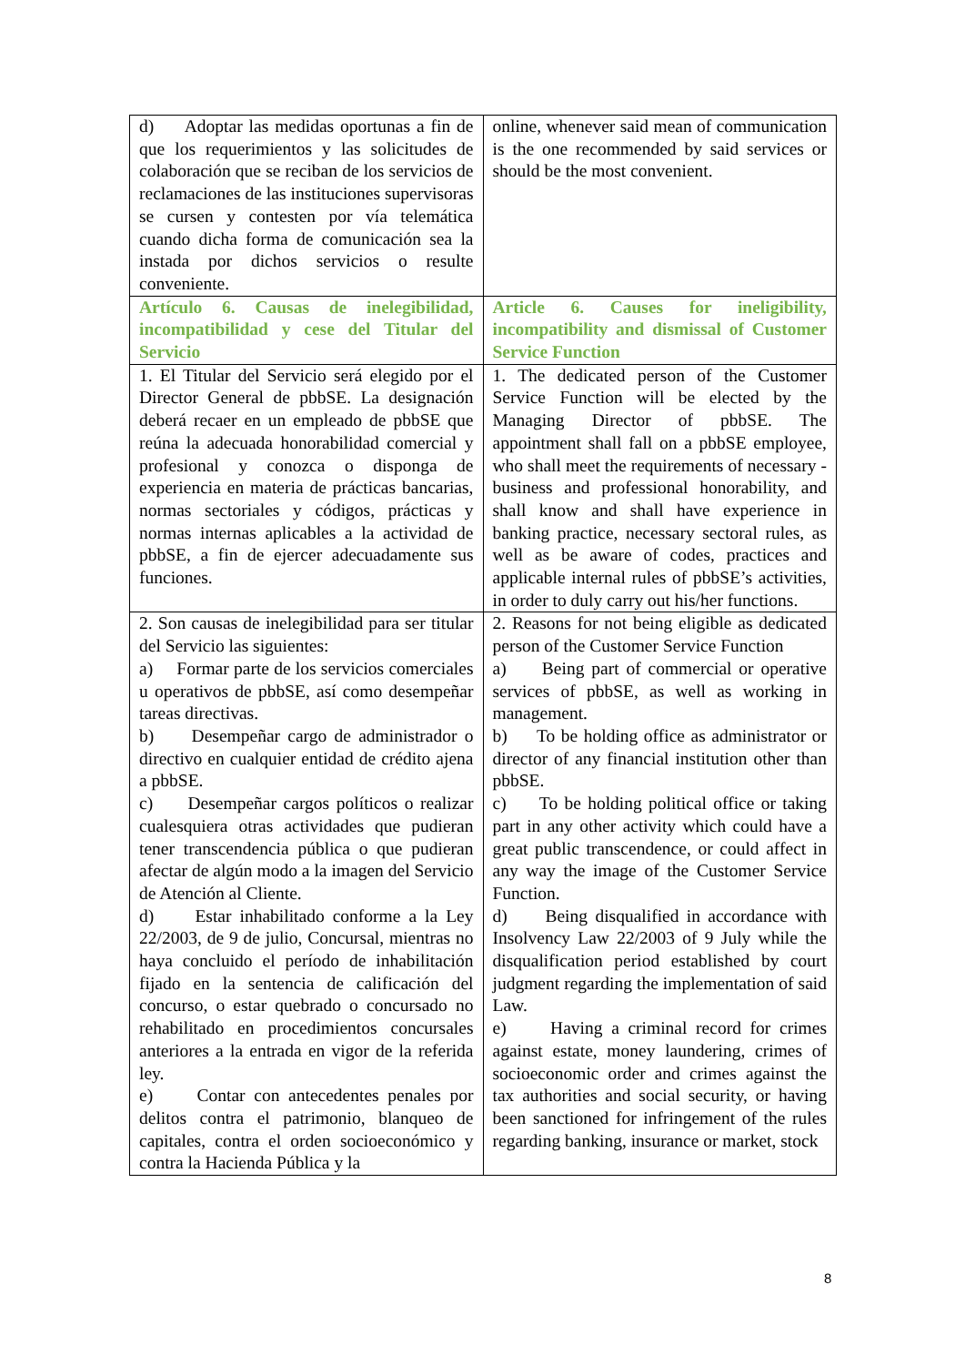| d) Adoptar las medidas oportunas a fin de que los requerimientos y las solicitudes de colaboración que se reciban de los servicios de reclamaciones de las instituciones supervisoras se cursen y contesten por vía telemática cuando dicha forma de comunicación sea la instada por dichos servicios o resulte conveniente. | online, whenever said mean of communication is the one recommended by said services or should be the most convenient. |
| Artículo 6. Causas de inelegibilidad, incompatibilidad y cese del Titular del Servicio | Article 6. Causes for ineligibility, incompatibility and dismissal of Customer Service Function |
| 1. El Titular del Servicio será elegido por el Director General de pbbSE. La designación deberá recaer en un empleado de pbbSE que reúna la adecuada honorabilidad comercial y profesional y conozca o disponga de experiencia en materia de prácticas bancarias, normas sectoriales y códigos, prácticas y normas internas aplicables a la actividad de pbbSE, a fin de ejercer adecuadamente sus funciones. | 1. The dedicated person of the Customer Service Function will be elected by the Managing Director of pbbSE. The appointment shall fall on a pbbSE employee, who shall meet the requirements of necessary -business and professional honorability, and shall know and shall have experience in banking practice, necessary sectoral rules, as well as be aware of codes, practices and applicable internal rules of pbbSE’s activities, in order to duly carry out his/her functions. |
| 2. Son causas de inelegibilidad para ser titular del Servicio las siguientes: a) Formar parte de los servicios comerciales u operativos de pbbSE, así como desempeñar tareas directivas. b) Desempeñar cargo de administrador o directivo en cualquier entidad de crédito ajena a pbbSE. c) Desempeñar cargos políticos o realizar cualesquiera otras actividades que pudieran tener transcendencia pública o que pudieran afectar de algún modo a la imagen del Servicio de Atención al Cliente. d) Estar inhabilitado conforme a la Ley 22/2003, de 9 de julio, Concursal, mientras no haya concluido el período de inhabilitación fijado en la sentencia de calificación del concurso, o estar quebrado o concursado no rehabilitado en procedimientos concursales anteriores a la entrada en vigor de la referida ley. e) Contar con antecedentes penales por delitos contra el patrimonio, blanqueo de capitales, contra el orden socioeconómico y contra la Hacienda Pública y la | 2. Reasons for not being eligible as dedicated person of the Customer Service Function a) Being part of commercial or operative services of pbbSE, as well as working in management. b) To be holding office as administrator or director of any financial institution other than pbbSE. c) To be holding political office or taking part in any other activity which could have a great public transcendence, or could affect in any way the image of the Customer Service Function. d) Being disqualified in accordance with Insolvency Law 22/2003 of 9 July while the disqualification period established by court judgment regarding the implementation of said Law. e) Having a criminal record for crimes against estate, money laundering, crimes of socioeconomic order and crimes against the tax authorities and social security, or having been sanctioned for infringement of the rules regarding banking, insurance or market, stock |
8